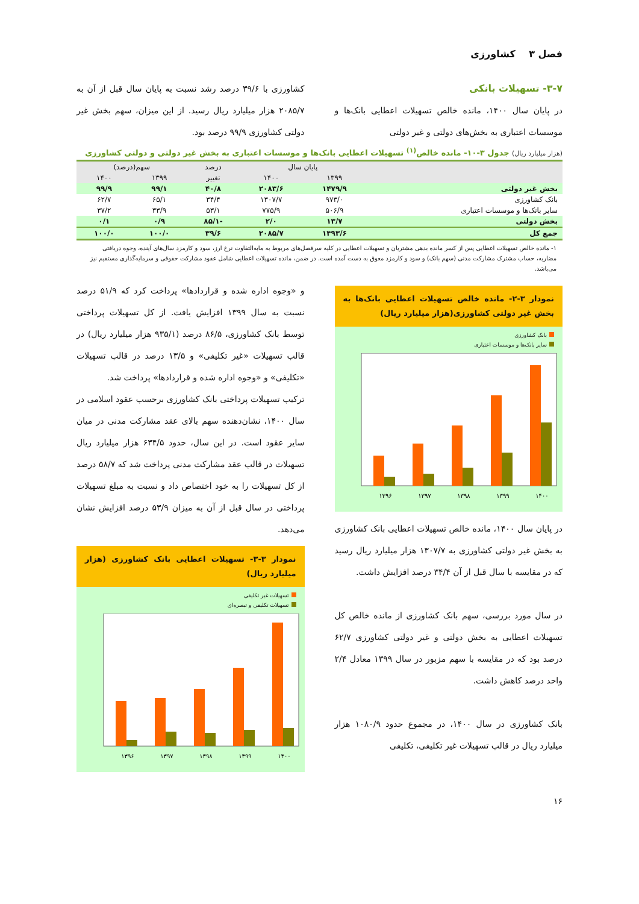فصل ۳ کشاورزی
۳-۷- تسهیلات بانکی
در پایان سال ۱۴۰۰، مانده خالص تسهیلات اعطایی بانک‌ها و موسسات اعتباری به بخش‌های دولتی و غیر دولتی
کشاورزی با ۳۹/۶ درصد رشد نسبت به پایان سال قبل از آن به ۲۰۸۵/۷ هزار میلیارد ریال رسید. از این میزان، سهم بخش غیر دولتی کشاورزی ۹۹/۹ درصد بود.
(هزار میلیارد ریال) جدول ۳-۱۰- مانده خالص<sup>(۱)</sup> تسهیلات اعطایی بانک‌ها و موسسات اعتباری به بخش غیر دولتی و دولتی کشاورزی
| | پایان سال | | درصد | سهم(درصد) | |
| --- | --- | --- | --- | --- | --- |
| | ۱۳۹۹ | ۱۴۰۰ | تغییر | ۱۳۹۹ | ۱۴۰۰ |
| بخش غیر دولتی | ۱۴۷۹/۹ | ۲۰۸۳/۶ | ۴۰/۸ | ۹۹/۱ | ۹۹/۹ |
| بانک کشاورزی | ۹۷۳/۰ | ۱۳۰۷/۷ | ۳۴/۴ | ۶۵/۱ | ۶۲/۷ |
| سایر بانک‌ها و موسسات اعتباری | ۵۰۶/۹ | ۷۷۵/۹ | ۵۳/۱ | ۳۳/۹ | ۳۷/۲ |
| بخش دولتی | ۱۳/۷ | ۲/۰ | -۸۵/۱ | ۰/۹ | ۰/۱ |
| جمع کل | ۱۴۹۳/۶ | ۲۰۸۵/۷ | ۳۹/۶ | ۱۰۰/۰ | ۱۰۰/۰ |
۱- مانده خالص تسهیلات اعطایی پس از کسر مانده بدهی مشتریان و تسهیلات اعطایی در کلیه سرفصل‌های مربوط به مابه‌التفاوت نرخ ارز، سود و کارمزد سال‌های آینده، وجوه دریافتی مضاربه، حساب مشترک مشارکت مدنی (سهم بانک) و سود و کارمزد معوق به دست آمده است. در ضمن، مانده تسهیلات اعطایی شامل عقود مشارکت حقوقی و سرمایه‌گذاری مستقیم نیز می‌باشد.
نمودار ۳-۲- مانده خالص تسهیلات اعطایی بانک‌ها به بخش غیر دولتی کشاورزی(هزار میلیارد ریال)
بانک کشاورزی
سایر بانک‌ها و موسسات اعتباری
۱۳۹۶
۱۳۹۷
۱۳۹۸
۱۳۹۹
۱۴۰۰
در پایان سال ۱۴۰۰، مانده خالص تسهیلات اعطایی بانک کشاورزی به بخش غیر دولتی کشاورزی به ۱۳۰۷/۷ هزار میلیارد ریال رسید که در مقایسه با سال قبل از آن ۳۴/۴ درصد افزایش داشت.
در سال مورد بررسی، سهم بانک کشاورزی از مانده خالص کل تسهیلات اعطایی به بخش دولتی و غیر دولتی کشاورزی ۶۲/۷ درصد بود که در مقایسه با سهم مزبور در سال ۱۳۹۹ معادل ۲/۴ واحد درصد کاهش داشت.
بانک کشاورزی در سال ۱۴۰۰، در مجموع حدود ۱۰۸۰/۹ هزار میلیارد ریال در قالب تسهیلات غیر تکلیفی، تکلیفی
و «وجوه اداره شده و قراردادها» پرداخت کرد که ۵۱/۹ درصد نسبت به سال ۱۳۹۹ افزایش یافت. از کل تسهیلات پرداختی توسط بانک کشاورزی، ۸۶/۵ درصد (۹۳۵/۱ هزار میلیارد ریال) در قالب تسهیلات «غیر تکلیفی» و ۱۳/۵ درصد در قالب تسهیلات «تکلیفی» و «وجوه اداره شده و قراردادها» پرداخت شد.
ترکیب تسهیلات پرداختی بانک کشاورزی برحسب عقود اسلامی در سال ۱۴۰۰، نشان‌دهنده سهم بالای عقد مشارکت مدنی در میان سایر عقود است. در این سال، حدود ۶۳۴/۵ هزار میلیارد ریال تسهیلات در قالب عقد مشارکت مدنی پرداخت شد که ۵۸/۷ درصد از کل تسهیلات را به خود اختصاص داد و نسبت به مبلغ تسهیلات پرداختی در سال قبل از آن به میزان ۵۳/۹ درصد افزایش نشان می‌دهد.
نمودار ۳-۳- تسهیلات اعطایی بانک کشاورزی (هزار میلیارد ریال)
تسهیلات غیر تکلیفی
تسهیلات تکلیفی و تبصره‌ای
۱۳۹۶
۱۳۹۷
۱۳۹۸
۱۳۹۹
۱۴۰۰
۱۶